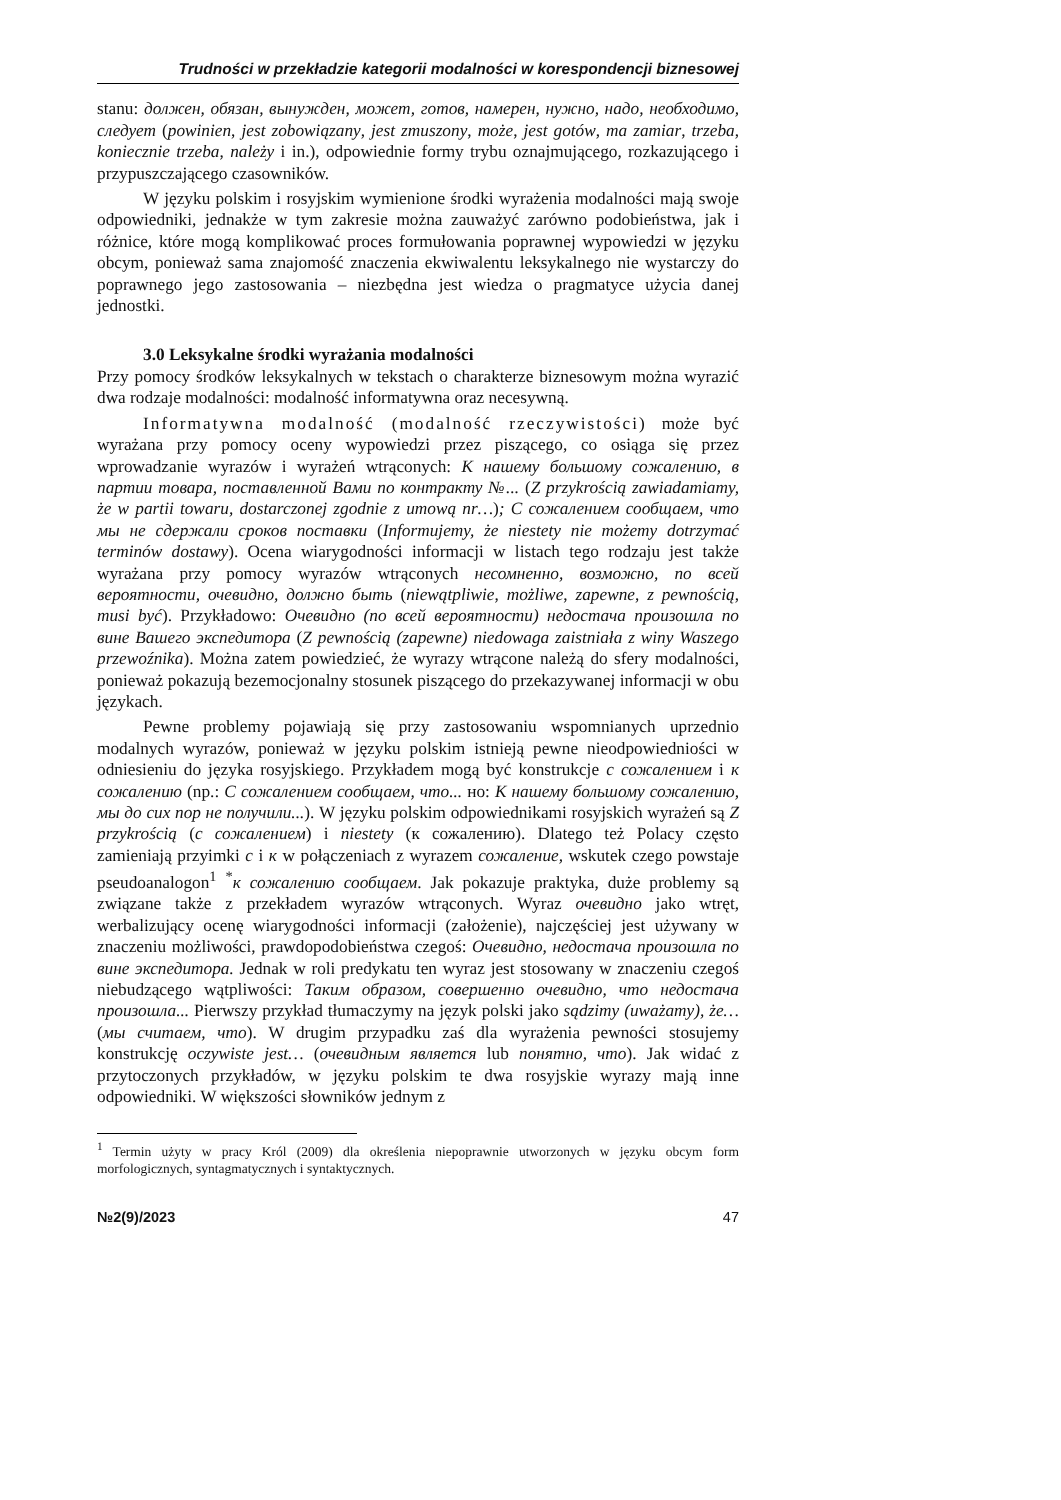Trudności w przekładzie kategorii modalności w korespondencji biznesowej
stanu: должен, обязан, вынужден, может, готов, намерен, нужно, надо, необходимо, следует (powinien, jest zobowiązany, jest zmuszony, może, jest gotów, ma zamiar, trzeba, koniecznie trzeba, należy i in.), odpowiednie formy trybu oznajmującego, rozkazującego i przypuszczającego czasowników.
W języku polskim i rosyjskim wymienione środki wyrażenia modalności mają swoje odpowiedniki, jednakże w tym zakresie można zauważyć zarówno podobieństwa, jak i różnice, które mogą komplikować proces formułowania poprawnej wypowiedzi w języku obcym, ponieważ sama znajomość znaczenia ekwiwalentu leksykalnego nie wystarczy do poprawnego jego zastosowania – niezbędna jest wiedza o pragmatyce użycia danej jednostki.
3.0 Leksykalne środki wyrażania modalności
Przy pomocy środków leksykalnych w tekstach o charakterze biznesowym można wyrazić dwa rodzaje modalności: modalność informatywna oraz necesywną.
Informatywna modalność (modalność rzeczywistości) może być wyrażana przy pomocy oceny wypowiedzi przez piszącego, co osiąga się przez wprowadzanie wyrazów i wyrażeń wtrąconych: К нашему большому сожалению, в партии товара, поставленной Вами по контракту №... (Z przykrością zawiadamiamy, że w partii towaru, dostarczonej zgodnie z umową nr…); С сожалением сообщаем, что мы не сдержали сроков поставки (Informujemy, że niestety nie możemy dotrzymać terminów dostawy). Ocena wiarygodności informacji w listach tego rodzaju jest także wyrażana przy pomocy wyrazów wtrąconych несомненно, возможно, по всей вероятности, очевидно, должно быть (niewątpliwie, możliwe, zapewne, z pewnością, musi być). Przykładowo: Очевидно (по всей вероятности) недостача произошла по вине Вашего экспедитора (Z pewnością (zapewne) niedowaga zaistniała z winy Waszego przewoźnika). Można zatem powiedzieć, że wyrazy wtrącone należą do sfery modalności, ponieważ pokazują bezemocjonalny stosunek piszącego do przekazywanej informacji w obu językach.
Pewne problemy pojawiają się przy zastosowaniu wspomnianych uprzednio modalnych wyrazów, ponieważ w języku polskim istnieją pewne nieodpowiedniości w odniesieniu do języka rosyjskiego. Przykładem mogą być konstrukcje с сожалением i к сожалению (np.: С сожалением сообщаем, что... но: К нашему большому сожалению, мы до сих пор не получили...). W języku polskim odpowiednikami rosyjskich wyrażeń są Z przykrością (с сожалением) i niestety (к сожалению). Dlatego też Polacy często zamieniają przyimki с i к w połączeniach z wyrazem сожаление, wskutek czego powstaje pseudoanalogon<sup>1</sup> <sup>*</sup>к сожалению сообщаем. Jak pokazuje praktyka, duże problemy są związane także z przekładem wyrazów wtrąconych. Wyraz очевидно jako wtręt, werbalizujący ocenę wiarygodności informacji (założenie), najczęściej jest używany w znaczeniu możliwości, prawdopodobieństwa czegoś: Очевидно, недостача произошла по вине экспедитора. Jednak w roli predykatu ten wyraz jest stosowany w znaczeniu czegoś niebudzącego wątpliwości: Таким образом, совершенно очевидно, что недостача произошла... Pierwszy przykład tłumaczymy na język polski jako sądzimy (uważamy), że… (мы считаем, что). W drugim przypadku zaś dla wyrażenia pewności stosujemy konstrukcję oczywiste jest… (очевидным является lub понятно, что). Jak widać z przytoczonych przykładów, w języku polskim te dwa rosyjskie wyrazy mają inne odpowiedniki. W większości słowników jednym z
<sup>1</sup> Termin użyty w pracy Król (2009) dla określenia niepoprawnie utworzonych w języku obcym form morfologicznych, syntagmatycznych i syntaktycznych.
№2(9)/2023 47